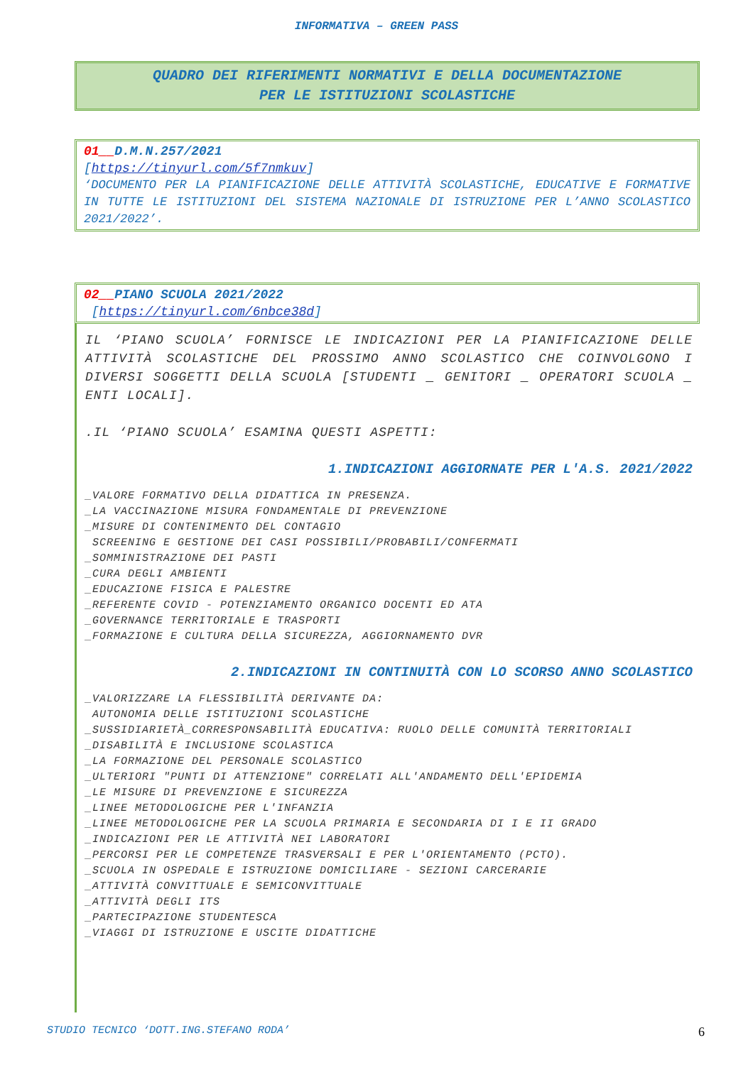INFORMATIVA – GREEN PASS
QUADRO DEI RIFERIMENTI NORMATIVI E DELLA DOCUMENTAZIONE
PER LE ISTITUZIONI SCOLASTICHE
01__D.M.N.257/2021
[https://tinyurl.com/5f7nmkuv]
‘DOCUMENTO PER LA PIANIFICAZIONE DELLE ATTIVITÀ SCOLASTICHE, EDUCATIVE E FORMATIVE IN TUTTE LE ISTITUZIONI DEL SISTEMA NAZIONALE DI ISTRUZIONE PER L’ANNO SCOLASTICO 2021/2022’.
02__PIANO SCUOLA 2021/2022
[https://tinyurl.com/6nbce38d]
IL ‘PIANO SCUOLA’ FORNISCE LE INDICAZIONI PER LA PIANIFICAZIONE DELLE ATTIVITÀ SCOLASTICHE DEL PROSSIMO ANNO SCOLASTICO CHE COINVOLGONO I DIVERSI SOGGETTI DELLA SCUOLA [STUDENTI _ GENITORI _ OPERATORI SCUOLA _ ENTI LOCALI].
.IL ‘PIANO SCUOLA’ ESAMINA QUESTI ASPETTI:
1.INDICAZIONI AGGIORNATE PER L'A.S. 2021/2022
_VALORE FORMATIVO DELLA DIDATTICA IN PRESENZA.
_LA VACCINAZIONE MISURA FONDAMENTALE DI PREVENZIONE
_MISURE DI CONTENIMENTO DEL CONTAGIO
SCREENING E GESTIONE DEI CASI POSSIBILI/PROBABILI/CONFERMATI
_SOMMINISTRAZIONE DEI PASTI
_CURA DEGLI AMBIENTI
_EDUCAZIONE FISICA E PALESTRE
_REFERENTE COVID - POTENZIAMENTO ORGANICO DOCENTI ED ATA
_GOVERNANCE TERRITORIALE E TRASPORTI
_FORMAZIONE E CULTURA DELLA SICUREZZA, AGGIORNAMENTO DVR
2.INDICAZIONI IN CONTINUITÀ CON LO SCORSO ANNO SCOLASTICO
_VALORIZZARE LA FLESSIBILITÀ DERIVANTE DA:
AUTONOMIA DELLE ISTITUZIONI SCOLASTICHE
_SUSSIDIARIETÀ_CORRESPONSABILITÀ EDUCATIVA: RUOLO DELLE COMUNITÀ TERRITORIALI
_DISABILITÀ E INCLUSIONE SCOLASTICA
_LA FORMAZIONE DEL PERSONALE SCOLASTICO
_ULTERIORI "PUNTI DI ATTENZIONE" CORRELATI ALL'ANDAMENTO DELL'EPIDEMIA
_LE MISURE DI PREVENZIONE E SICUREZZA
_LINEE METODOLOGICHE PER L'INFANZIA
_LINEE METODOLOGICHE PER LA SCUOLA PRIMARIA E SECONDARIA DI I E II GRADO
_INDICAZIONI PER LE ATTIVITÀ NEI LABORATORI
_PERCORSI PER LE COMPETENZE TRASVERSALI E PER L'ORIENTAMENTO (PCTO).
_SCUOLA IN OSPEDALE E ISTRUZIONE DOMICILIARE - SEZIONI CARCERARIE
_ATTIVITÀ CONVITTUALE E SEMICONVITTUALE
_ATTIVITÀ DEGLI ITS
_PARTECIPAZIONE STUDENTESCA
_VIAGGI DI ISTRUZIONE E USCITE DIDATTICHE
STUDIO TECNICO ‘DOTT.ING.STEFANO RODA’ 6